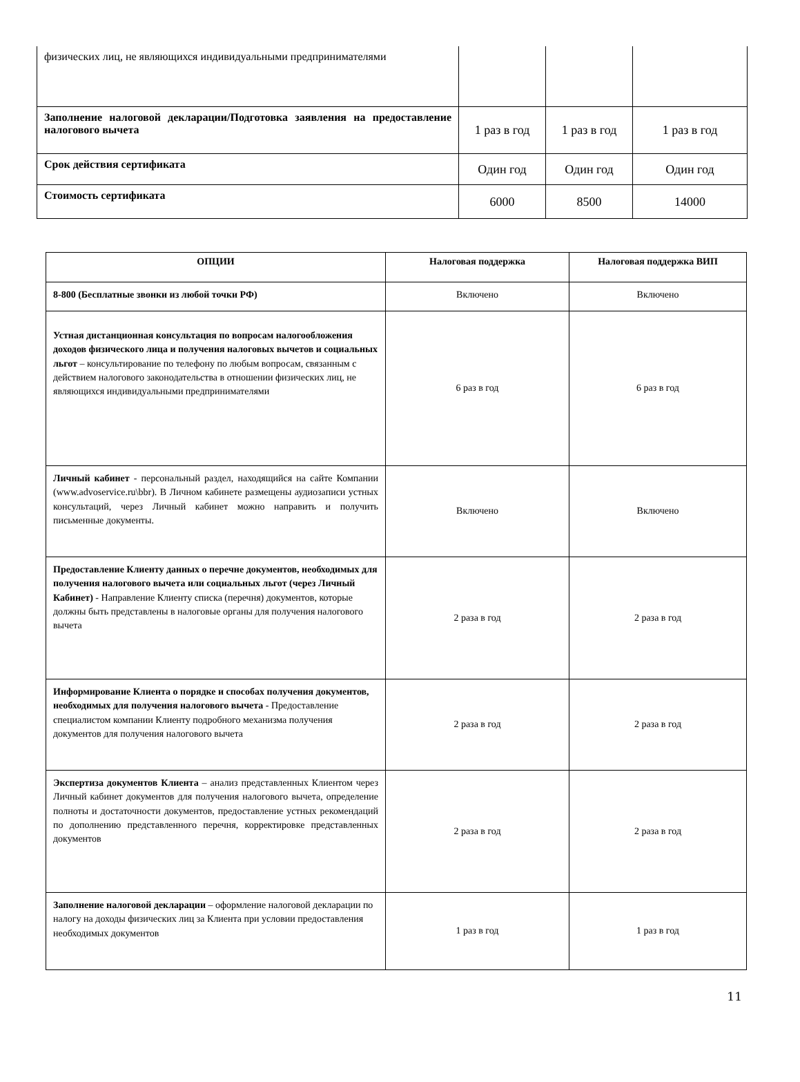| физических лиц, не являющихся индивидуальными предпринимателями | | | |
| Заполнение налоговой декларации/Подготовка заявления на предоставление налогового вычета | 1 раз в год | 1 раз в год | 1 раз в год |
| Срок действия сертификата | Один год | Один год | Один год |
| Стоимость сертификата | 6000 | 8500 | 14000 |
| ОПЦИИ | Налоговая поддержка | Налоговая поддержка ВИП |
| --- | --- | --- |
| 8-800 (Бесплатные звонки из любой точки РФ) | Включено | Включено |
| Устная дистанционная консультация по вопросам налогообложения доходов физического лица и получения налоговых вычетов и социальных льгот – консультирование по телефону по любым вопросам, связанным с действием налогового законодательства в отношении физических лиц, не являющихся индивидуальными предпринимателями | 6 раз в год | 6 раз в год |
| Личный кабинет - персональный раздел, находящийся на сайте Компании (www.advoservice.ru\bbr). В Личном кабинете размещены аудиозаписи устных консультаций, через Личный кабинет можно направить и получить письменные документы. | Включено | Включено |
| Предоставление Клиенту данных о перечне документов, необходимых для получения налогового вычета или социальных льгот (через Личный Кабинет) - Направление Клиенту списка (перечня) документов, которые должны быть представлены в налоговые органы для получения налогового вычета | 2 раза в год | 2 раза в год |
| Информирование Клиента о порядке и способах получения документов, необходимых для получения налогового вычета - Предоставление специалистом компании Клиенту подробного механизма получения документов для получения налогового вычета | 2 раза в год | 2 раза в год |
| Экспертиза документов Клиента – анализ представленных Клиентом через Личный кабинет документов для получения налогового вычета, определение полноты и достаточности документов, предоставление устных рекомендаций по дополнению представленного перечня, корректировке представленных документов | 2 раза в год | 2 раза в год |
| Заполнение налоговой декларации – оформление налоговой декларации по налогу на доходы физических лиц за Клиента при условии предоставления необходимых документов | 1 раз в год | 1 раз в год |
11